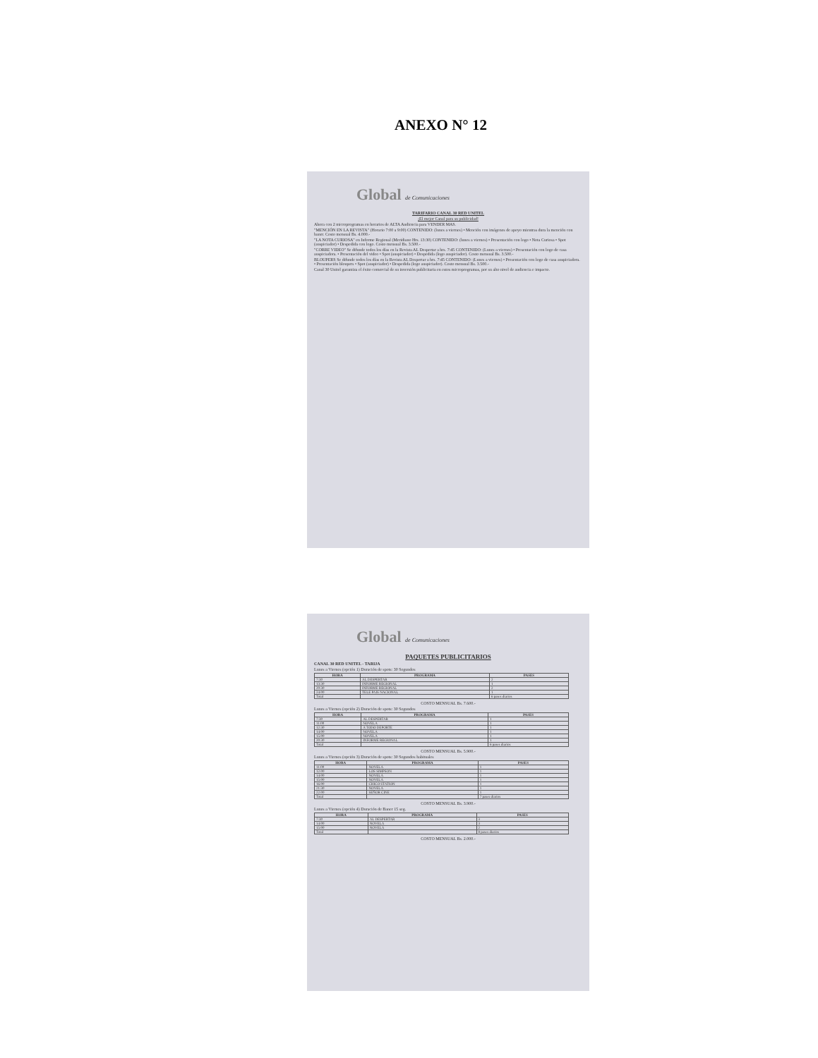ANEXO N° 12
Global de Comunicaciones
TARIFARIO CANAL 30 RED UNITEL
¡El mejor Canal para su publicidad!
Ahora con 2 microprogramas en horarios de ALTA Audiencia para VENDER MAS.
"MENCIÓN EN LA REVISTA" (Horario 7:00 a 9:00) CONTENIDO: (lunes a viernes) • Mención con imágenes de apoyo mientras dura la mención con baner. Costo mensual Bs. 4.000.-
"LA NOTA CURIOSA" en Informe Regional (Meridiano Hrs. 13:30) CONTENIDO: (lunes a viernes) • Presentación con logo • Nota Curiosa • Spot (auspiciador) • Despedida con logo. Costo mensual Bs. 3.500.-
"CORRE VIDEO" Se difunde todos los días en la Revista AL Despertar a hrs. 7:45 CONTENIDO: (Lunes a viernes) • Presentación con logo de casa auspiciadora. • Presentación del video • Spot (auspiciador) • Despedida (logo auspiciador). Costo mensual Bs. 3.500.-
BLOUPERS Se difunde todos los días en la Revista AL Despertar a hrs. 7:45 CONTENIDO: (Lunes a viernes) • Presentación con logo de casa auspiciadora. • Presentación bloupers • Spot (auspiciador) • Despedida (logo auspiciador). Costo mensual Bs. 3.500.-
Canal 30 Unitel garantiza el éxito comercial de su inversión publicitaria en estos microprogramas, por su alto nivel de audiencia e impacto.
Global de Comunicaciones
PAQUETES PUBLICITARIOS
CANAL 30 RED UNITEL - TARIJA
Lunes a Viernes (opción 1) Duración de spots: 30 Segundos
| HORA | PROGRAMA | PASES |
| --- | --- | --- |
| 7:30 | AL DESPERTAR | 2 |
| 13:30 | INFORME REGIONAL | 1 |
| 20:30 | INFORME REGIONAL | 2 |
| 24:00 | TELE PAIS NACIONAL | 1 |
| Total | | 6 pases diarios |
COSTO MENSUAL Bs. 7.600.-
Lunes a Viernes (opción 2) Duración de spots: 30 Segundos
| HORA | PROGRAMA | PASES |
| --- | --- | --- |
| 7:30 | AL DESPERTAR | 1 |
| 11:00 | NOVELA | 1 |
| 12:30 | A TODO DEPORTE | 1 |
| 14:00 | NOVELA | 1 |
| 15:00 | NOVELA | 1 |
| 20:30 | INFORME REGIONAL | 1 |
| Total | | 6 pases diarios |
COSTO MENSUAL Bs. 5.900.-
Lunes a Viernes (opción 3) Duración de spots: 30 Segundos habituales
| HORA | PROGRAMA | PASES |
| --- | --- | --- |
| 11:00 | NOVELA | 1 |
| 12:00 | LOS SIMPSON | 1 |
| 14:00 | NOVELA | 1 |
| 15:00 | NOVELA | 1 |
| 16:00 | CHICO STATION | 1 |
| 21:30 | NOVELA | 1 |
| 22:00 | SEÑOR CINE | 1 |
| Total | | 7 pases diarios |
COSTO MENSUAL Bs. 3.900.-
Lunes a Viernes (opción 4) Duración de Baner 15 seg.
| HORA | PROGRAMA | PASES |
| --- | --- | --- |
| 7:30 | AL DESPERTAR | 3 |
| 14:00 | NOVELA | 3 |
| 15:00 | NOVELA | 2 |
| Total | | 8 pases diarios |
COSTO MENSUAL Bs. 2.000.-